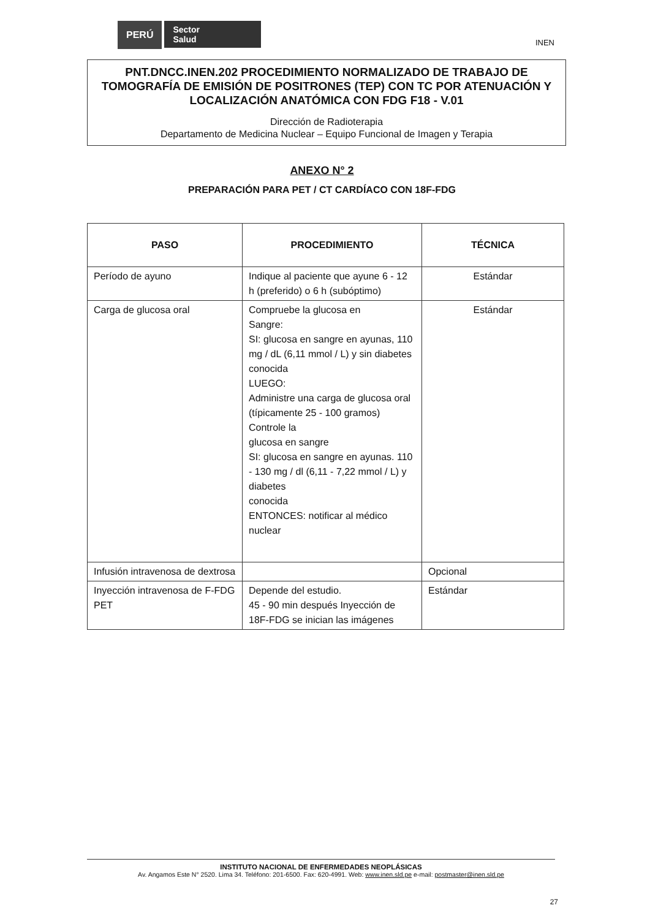PERÚ Sector
Salud
INEN
PNT.DNCC.INEN.202 PROCEDIMIENTO NORMALIZADO DE TRABAJO DE TOMOGRAFÍA DE EMISIÓN DE POSITRONES (TEP) CON TC POR ATENUACIÓN Y LOCALIZACIÓN ANATÓMICA CON FDG F18 - V.01
Dirección de Radioterapia
Departamento de Medicina Nuclear – Equipo Funcional de Imagen y Terapia
ANEXO N° 2
PREPARACIÓN PARA PET / CT CARDÍACO CON 18F-FDG
| PASO | PROCEDIMIENTO | TÉCNICA |
| --- | --- | --- |
| Período de ayuno | Indique al paciente que ayune 6 - 12 h (preferido) o 6 h (subóptimo) | Estándar |
| Carga de glucosa oral | Compruebe la glucosa en Sangre: SI: glucosa en sangre en ayunas, 110 mg / dL (6,11 mmol / L) y sin diabetes conocida LUEGO: Administre una carga de glucosa oral (típicamente 25 - 100 gramos) Controle la glucosa en sangre SI: glucosa en sangre en ayunas. 110 - 130 mg / dl (6,11 - 7,22 mmol / L) y diabetes conocida ENTONCES: notificar al médico nuclear | Estándar |
| Infusión intravenosa de dextrosa | | Opcional |
| Inyección intravenosa de F-FDG PET | Depende del estudio. 45 - 90 min después Inyección de 18F-FDG se inician las imágenes | Estándar |
INSTITUTO NACIONAL DE ENFERMEDADES NEOPLÁSICAS
Av. Angamos Este N° 2520. Lima 34. Teléfono: 201-6500. Fax: 620-4991. Web: www.inen.sld.pe e-mail: postmaster@inen.sld.pe
27